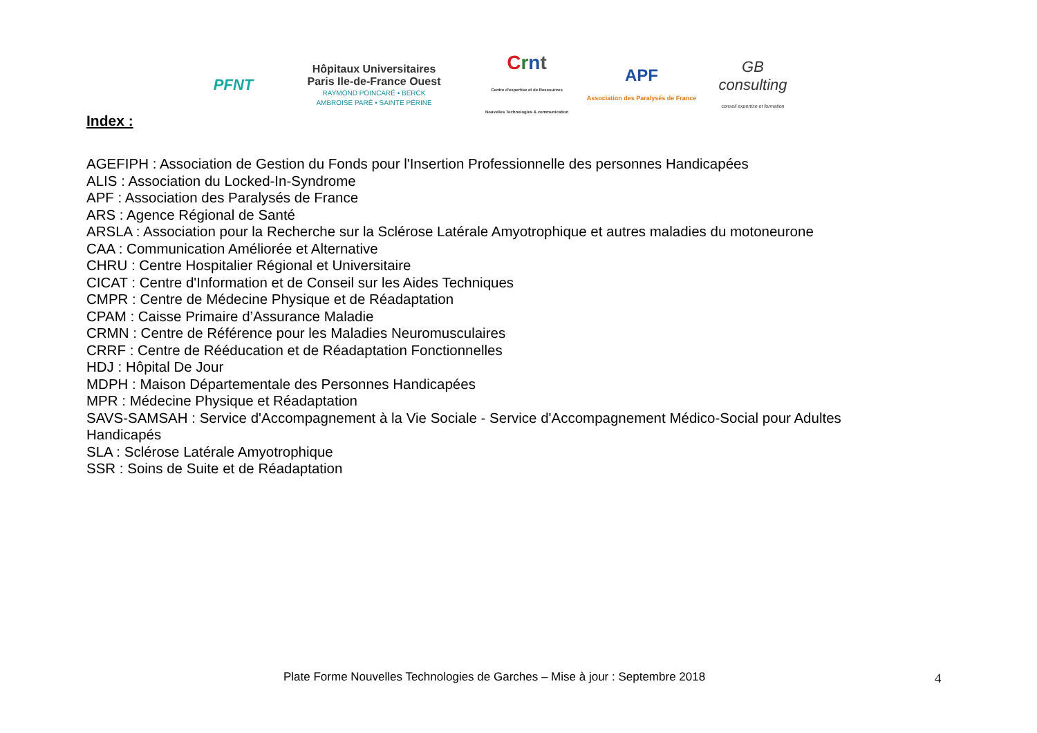PFNT
Hôpitaux Universitaires
Paris Ile-de-France Ouest
RAYMOND POINCARÉ • BERCK
AMBROISE PARÉ • SAINTE PÉRINE
Crnt
Centre d'expertise et de Ressources Nouvelles Technologies & communication
APF
Association des Paralysés de France
GB consulting
conseil expertise et formation
Index :
AGEFIPH : Association de Gestion du Fonds pour l'Insertion Professionnelle des personnes Handicapées
ALIS : Association du Locked-In-Syndrome
APF : Association des Paralysés de France
ARS : Agence Régional de Santé
ARSLA : Association pour la Recherche sur la Sclérose Latérale Amyotrophique et autres maladies du motoneurone
CAA : Communication Améliorée et Alternative
CHRU : Centre Hospitalier Régional et Universitaire
CICAT : Centre d'Information et de Conseil sur les Aides Techniques
CMPR : Centre de Médecine Physique et de Réadaptation
CPAM : Caisse Primaire d’Assurance Maladie
CRMN : Centre de Référence pour les Maladies Neuromusculaires
CRRF : Centre de Rééducation et de Réadaptation Fonctionnelles
HDJ : Hôpital De Jour
MDPH : Maison Départementale des Personnes Handicapées
MPR : Médecine Physique et Réadaptation
SAVS-SAMSAH : Service d'Accompagnement à la Vie Sociale - Service d'Accompagnement Médico-Social pour Adultes Handicapés
SLA : Sclérose Latérale Amyotrophique
SSR : Soins de Suite et de Réadaptation
Plate Forme Nouvelles Technologies de Garches – Mise à jour : Septembre 2018
4